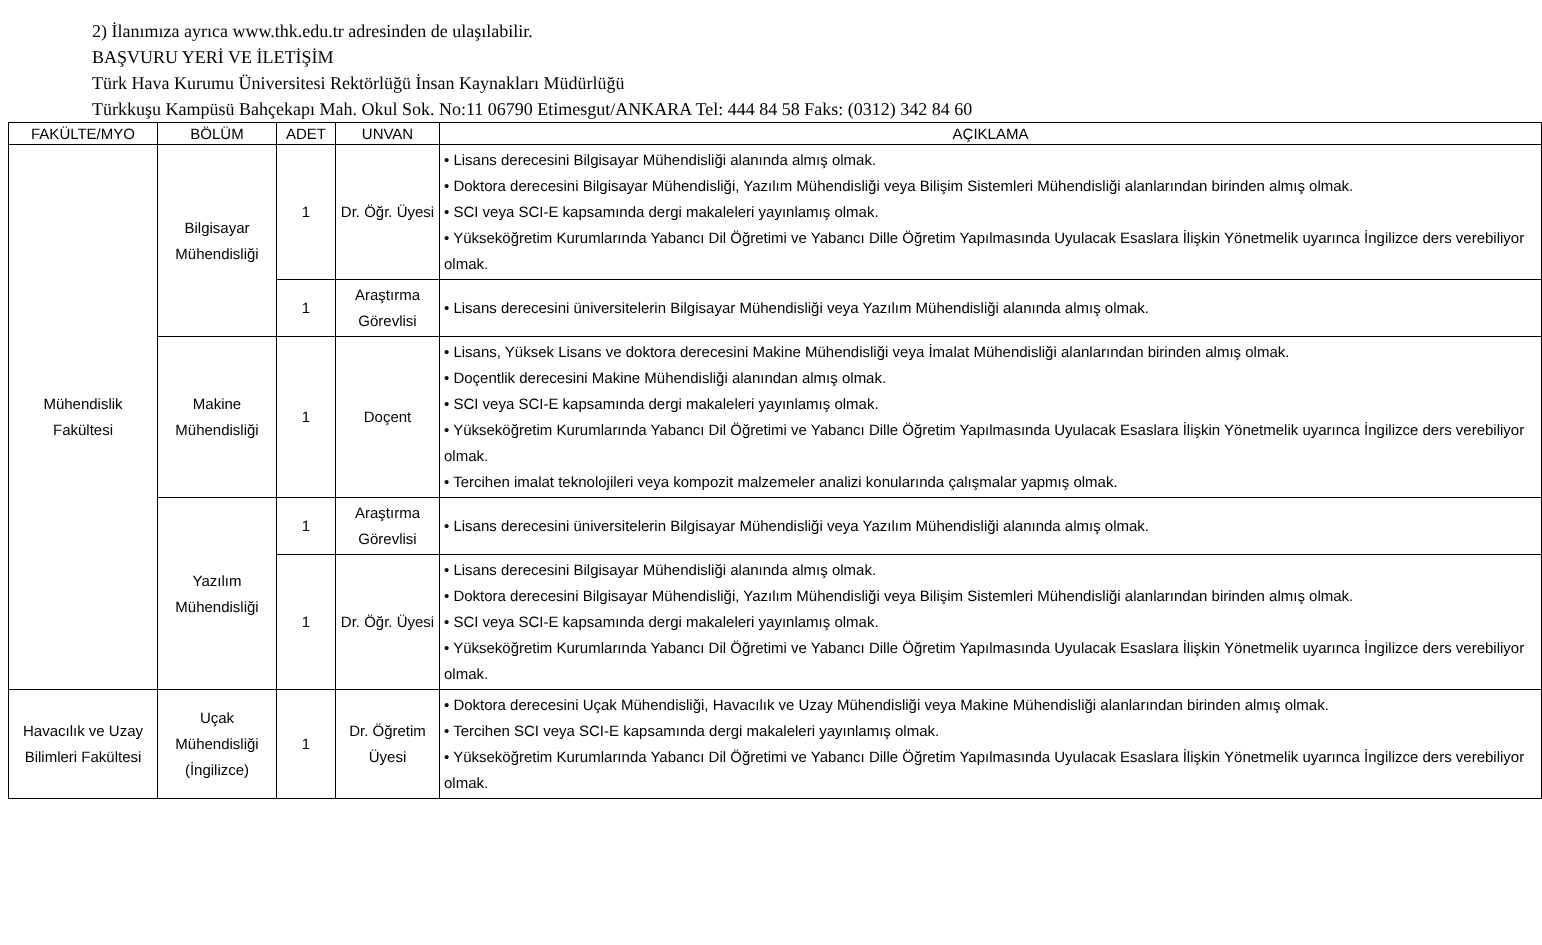2) İlanımıza ayrıca www.thk.edu.tr adresinden de ulaşılabilir.
BAŞVURU YERİ VE İLETİŞİM
Türk Hava Kurumu Üniversitesi Rektörlüğü İnsan Kaynakları Müdürlüğü
Türkkuşu Kampüsü Bahçekapı Mah. Okul Sok. No:11 06790 Etimesgut/ANKARA Tel: 444 84 58 Faks: (0312) 342 84 60
| FAKÜLTE/MYO | BÖLÜM | ADET | UNVAN | AÇIKLAMA |
| --- | --- | --- | --- | --- |
| Mühendislik Fakültesi | Bilgisayar Mühendisliği | 1 | Dr. Öğr. Üyesi | • Lisans derecesini Bilgisayar Mühendisliği alanında almış olmak. • Doktora derecesini Bilgisayar Mühendisliği, Yazılım Mühendisliği veya Bilişim Sistemleri Mühendisliği alanlarından birinden almış olmak. • SCI veya SCI-E kapsamında dergi makaleleri yayınlamış olmak. • Yükseköğretim Kurumlarında Yabancı Dil Öğretimi ve Yabancı Dille Öğretim Yapılmasında Uyulacak Esaslara İlişkin Yönetmelik uyarınca İngilizce ders verebiliyor olmak. |
| | | 1 | Araştırma Görevlisi | • Lisans derecesini üniversitelerin Bilgisayar Mühendisliği veya Yazılım Mühendisliği alanında almış olmak. |
| | Makine Mühendisliği | 1 | Doçent | • Lisans, Yüksek Lisans ve doktora derecesini Makine Mühendisliği veya İmalat Mühendisliği alanlarından birinden almış olmak. • Doçentlik derecesini Makine Mühendisliği alanından almış olmak. • SCI veya SCI-E kapsamında dergi makaleleri yayınlamış olmak. • Yükseköğretim Kurumlarında Yabancı Dil Öğretimi ve Yabancı Dille Öğretim Yapılmasında Uyulacak Esaslara İlişkin Yönetmelik uyarınca İngilizce ders verebiliyor olmak. • Tercihen imalat teknolojileri veya kompozit malzemeler analizi konularında çalışmalar yapmış olmak. |
| | Yazılım Mühendisliği | 1 | Araştırma Görevlisi | • Lisans derecesini üniversitelerin Bilgisayar Mühendisliği veya Yazılım Mühendisliği alanında almış olmak. |
| | | 1 | Dr. Öğr. Üyesi | • Lisans derecesini Bilgisayar Mühendisliği alanında almış olmak. • Doktora derecesini Bilgisayar Mühendisliği, Yazılım Mühendisliği veya Bilişim Sistemleri Mühendisliği alanlarından birinden almış olmak. • SCI veya SCI-E kapsamında dergi makaleleri yayınlamış olmak. • Yükseköğretim Kurumlarında Yabancı Dil Öğretimi ve Yabancı Dille Öğretim Yapılmasında Uyulacak Esaslara İlişkin Yönetmelik uyarınca İngilizce ders verebiliyor olmak. |
| Havacılık ve Uzay Bilimleri Fakültesi | Uçak Mühendisliği (İngilizce) | 1 | Dr. Öğretim Üyesi | • Doktora derecesini Uçak Mühendisliği, Havacılık ve Uzay Mühendisliği veya Makine Mühendisliği alanlarından birinden almış olmak. • Tercihen SCI veya SCI-E kapsamında dergi makaleleri yayınlamış olmak. • Yükseköğretim Kurumlarında Yabancı Dil Öğretimi ve Yabancı Dille Öğretim Yapılmasında Uyulacak Esaslara İlişkin Yönetmelik uyarınca İngilizce ders verebiliyor olmak. |